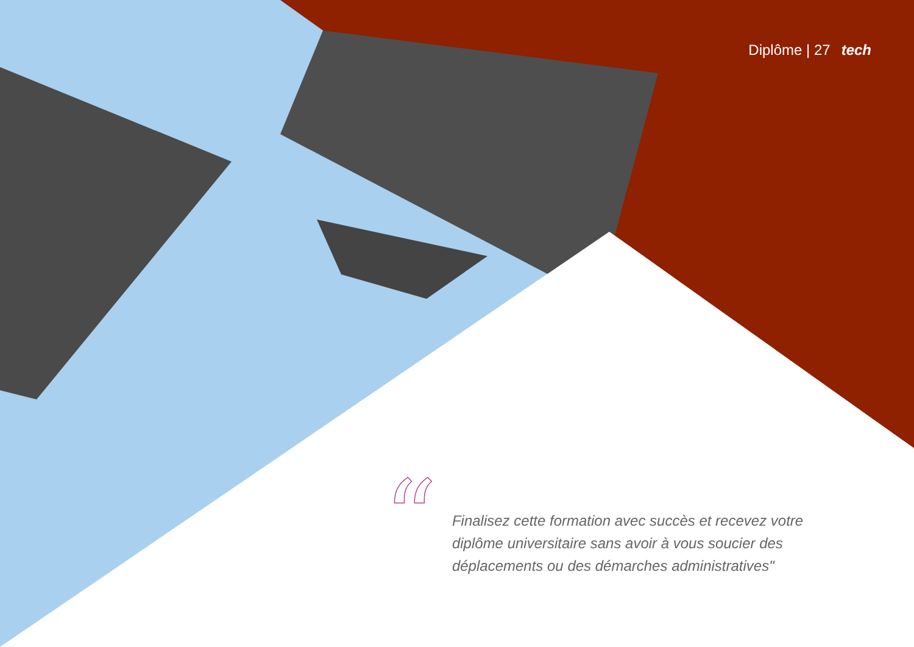Diplôme | 27 tech
“
Finalisez cette formation avec succès et recevez votre diplôme universitaire sans avoir à vous soucier des déplacements ou des démarches administratives"